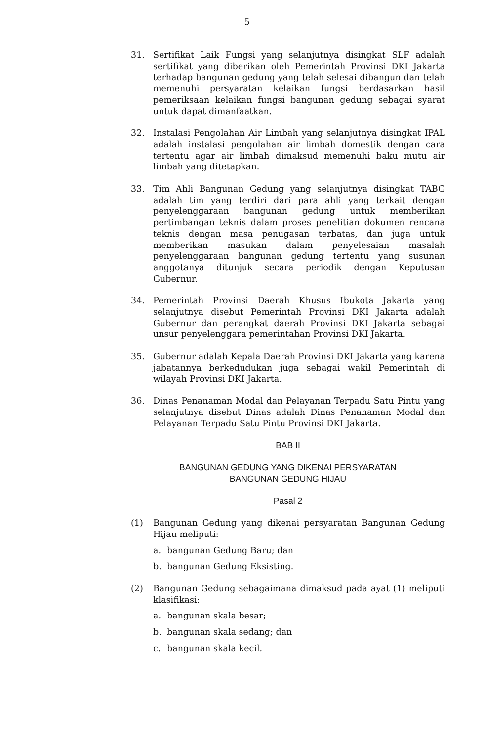5
31. Sertifikat Laik Fungsi yang selanjutnya disingkat SLF adalah sertifikat yang diberikan oleh Pemerintah Provinsi DKI Jakarta terhadap bangunan gedung yang telah selesai dibangun dan telah memenuhi persyaratan kelaikan fungsi berdasarkan hasil pemeriksaan kelaikan fungsi bangunan gedung sebagai syarat untuk dapat dimanfaatkan.
32. Instalasi Pengolahan Air Limbah yang selanjutnya disingkat IPAL adalah instalasi pengolahan air limbah domestik dengan cara tertentu agar air limbah dimaksud memenuhi baku mutu air limbah yang ditetapkan.
33. Tim Ahli Bangunan Gedung yang selanjutnya disingkat TABG adalah tim yang terdiri dari para ahli yang terkait dengan penyelenggaraan bangunan gedung untuk memberikan pertimbangan teknis dalam proses penelitian dokumen rencana teknis dengan masa penugasan terbatas, dan juga untuk memberikan masukan dalam penyelesaian masalah penyelenggaraan bangunan gedung tertentu yang susunan anggotanya ditunjuk secara periodik dengan Keputusan Gubernur.
34. Pemerintah Provinsi Daerah Khusus Ibukota Jakarta yang selanjutnya disebut Pemerintah Provinsi DKI Jakarta adalah Gubernur dan perangkat daerah Provinsi DKI Jakarta sebagai unsur penyelenggara pemerintahan Provinsi DKI Jakarta.
35. Gubernur adalah Kepala Daerah Provinsi DKI Jakarta yang karena jabatannya berkedudukan juga sebagai wakil Pemerintah di wilayah Provinsi DKI Jakarta.
36. Dinas Penanaman Modal dan Pelayanan Terpadu Satu Pintu yang selanjutnya disebut Dinas adalah Dinas Penanaman Modal dan Pelayanan Terpadu Satu Pintu Provinsi DKI Jakarta.
BAB II
BANGUNAN GEDUNG YANG DIKENAI PERSYARATAN
BANGUNAN GEDUNG HIJAU
Pasal 2
(1) Bangunan Gedung yang dikenai persyaratan Bangunan Gedung Hijau meliputi:
a. bangunan Gedung Baru; dan
b. bangunan Gedung Eksisting.
(2) Bangunan Gedung sebagaimana dimaksud pada ayat (1) meliputi klasifikasi:
a. bangunan skala besar;
b. bangunan skala sedang; dan
c. bangunan skala kecil.